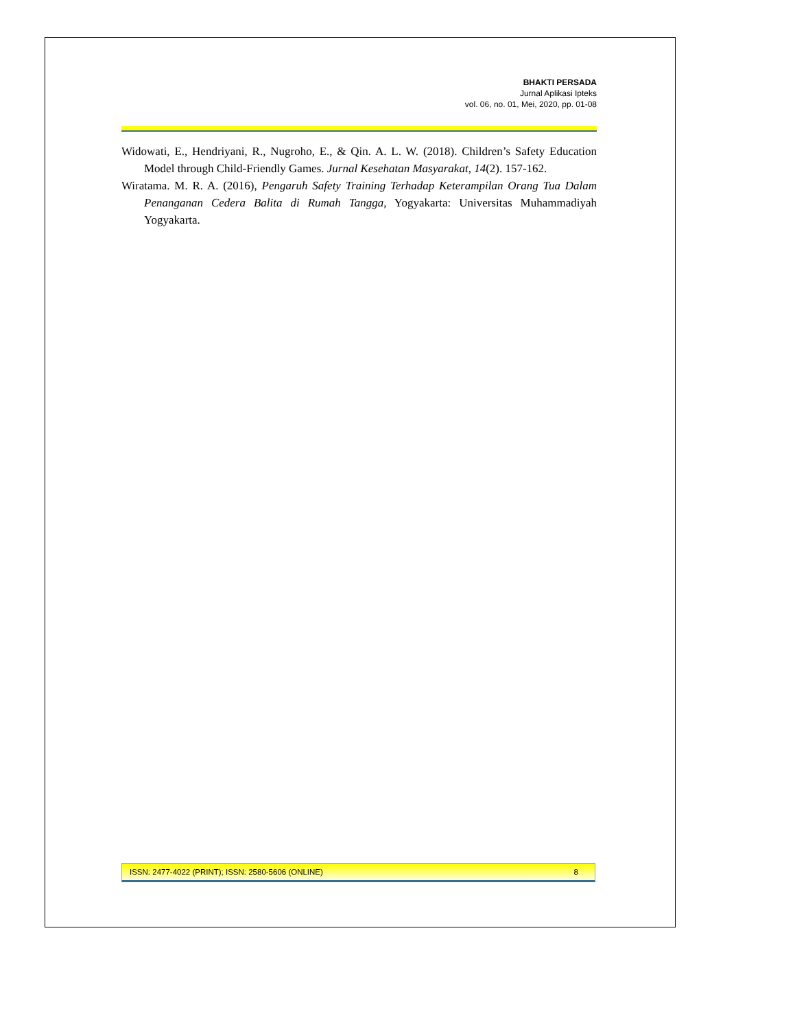BHAKTI PERSADA
Jurnal Aplikasi Ipteks
vol. 06, no. 01, Mei, 2020, pp. 01-08
Widowati, E., Hendriyani, R., Nugroho, E., & Qin. A. L. W. (2018). Children’s Safety Education Model through Child-Friendly Games. Jurnal Kesehatan Masyarakat, 14(2). 157-162.
Wiratama. M. R. A. (2016), Pengaruh Safety Training Terhadap Keterampilan Orang Tua Dalam Penanganan Cedera Balita di Rumah Tangga, Yogyakarta: Universitas Muhammadiyah Yogyakarta.
ISSN: 2477-4022 (PRINT); ISSN: 2580-5606 (ONLINE) 8